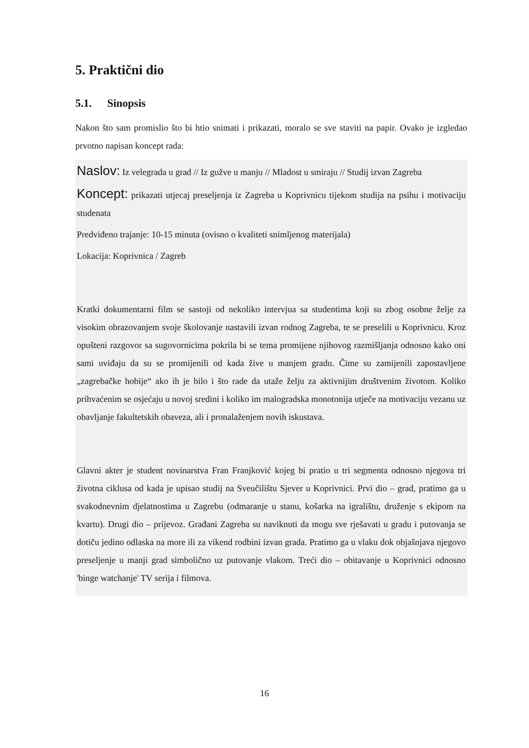5. Praktični dio
5.1. Sinopsis
Nakon što sam promislio što bi htio snimati i prikazati, moralo se sve staviti na papir. Ovako je izgledao prvotno napisan koncept rada:
Naslov: Iz velegrada u grad // Iz gužve u manju // Mladost u smiraju // Studij izvan Zagreba
Koncept: prikazati utjecaj preseljenja iz Zagreba u Koprivnicu tijekom studija na psihu i motivaciju studenata
Predviđeno trajanje: 10-15 minuta (ovisno o kvaliteti snimljenog materijala)
Lokacija: Koprivnica / Zagreb
Kratki dokumentarni film se sastoji od nekoliko intervjua sa studentima koji su zbog osobne želje za visokim obrazovanjem svoje školovanje nastavili izvan rodnog Zagreba, te se preselili u Koprivnicu. Kroz opušteni razgovor sa sugovornicima pokrila bi se tema promijene njihovog razmišljanja odnosno kako oni sami uviđaju da su se promijenili od kada žive u manjem gradu. Čime su zamijenili zapostavljene „zagrebačke hobije“ ako ih je bilo i što rade da utaže želju za aktivnijim društvenim životom. Koliko prihvaćenim se osjećaju u novoj sredini i koliko im malogradska monotonija utječe na motivaciju vezanu uz obavljanje fakultetskih obaveza, ali i pronalaženjem novih iskustava.
Glavni akter je student novinarstva Fran Franjković kojeg bi pratio u tri segmenta odnosno njegova tri životna ciklusa od kada je upisao studij na Sveučilištu Sjever u Koprivnici. Prvi dio – grad, pratimo ga u svakodnevnim djelatnostima u Zagrebu (odmaranje u stanu, košarka na igralištu, druženje s ekipom na kvartu). Drugi dio – prijevoz. Građani Zagreba su naviknuti da mogu sve rješavati u gradu i putovanja se dotiču jedino odlaska na more ili za vikend rodbini izvan grada. Pratimo ga u vlaku dok objašnjava njegovo preseljenje u manji grad simbolično uz putovanje vlakom. Treći dio – obitavanje u Koprivnici odnosno 'binge watchanje' TV serija i filmova.
16